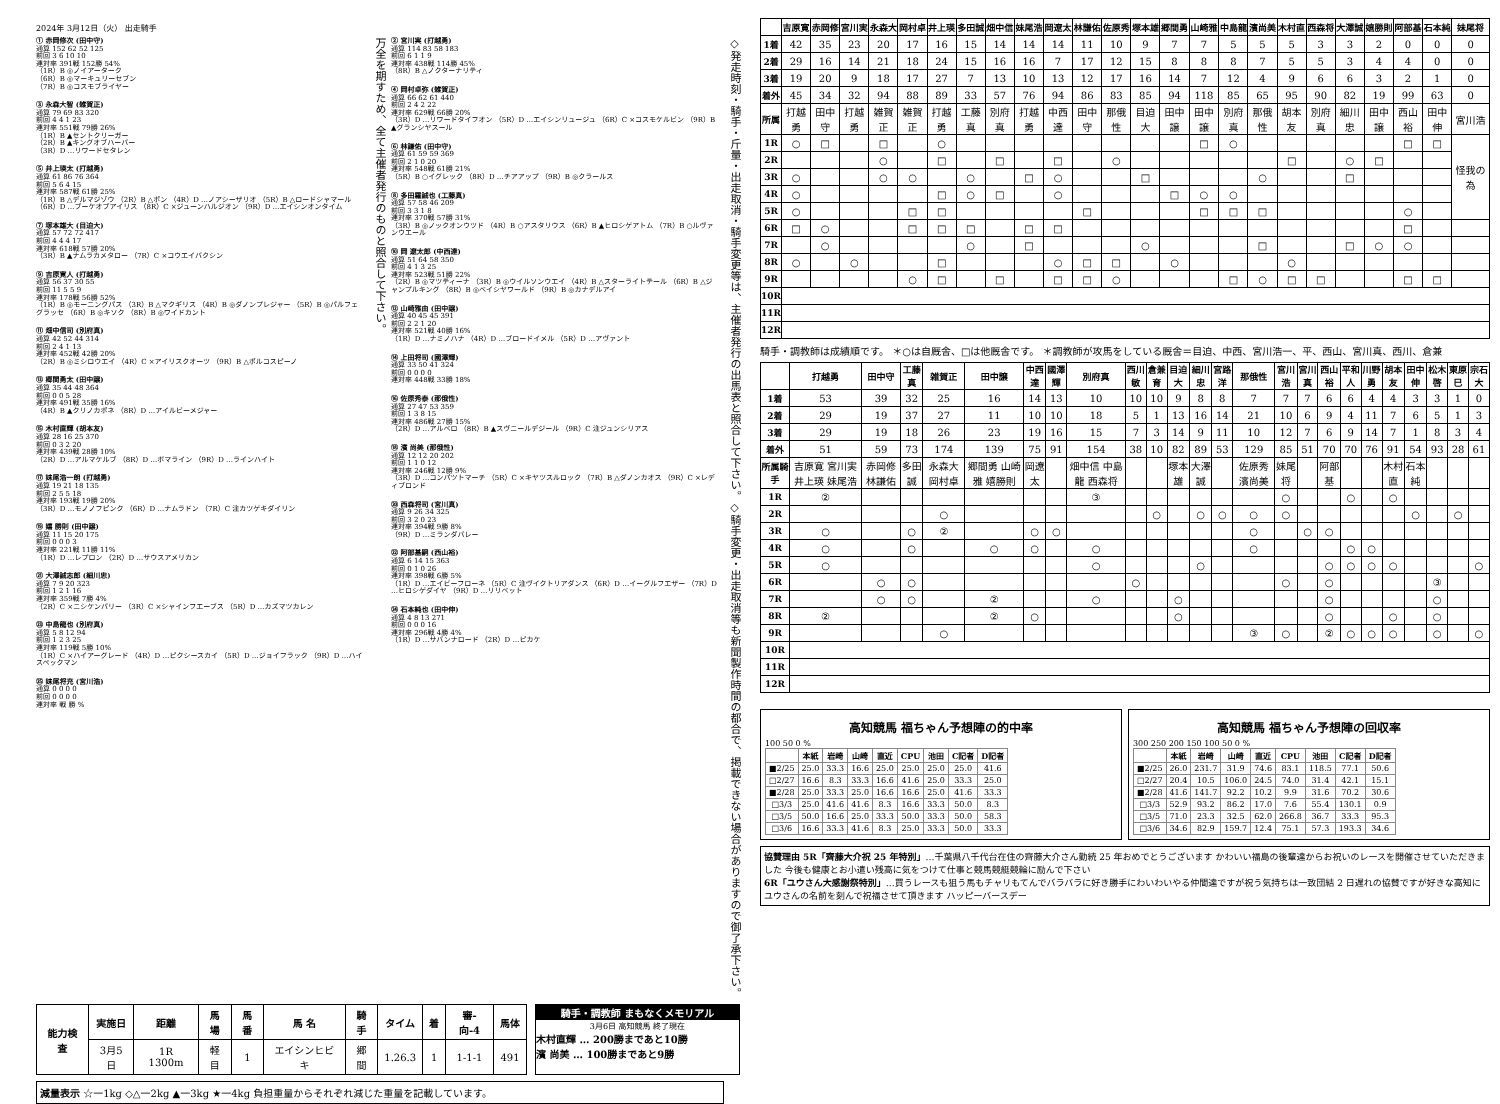2024年 3月12日（火） 出走騎手
① 赤岡修次 (田中守)
通算 152 62 52 125
前回 3 6 10 10
連対率 391戦 152勝 54%
（1R）B ◎ノイアーターク
（6R）B ◎マーキュリーセブン
（7R）B ◎コスモブライヤー
③ 永森大智 (雑賀正)
通算 79 69 83 320
前回 4 4 1 23
連対率 551戦 79勝 26%
（1R）B ▲セントクリーガー
（2R）B ▲キングオブハーバー
（3R）D …リワードセタレン
⑤ 井上瑛太 (打越勇)
通算 61 86 76 364
前回 5 6 4 15
連対率 587戦 61勝 25%
（1R）B △デルマジゾウ （2R）B △ポン （4R）D …ノアシーザリオ （5R）B △ロードシャマール （6R）D …ブーケオブアイリス （8R）C ×ジューンハルジオン （9R）D …エイシンオンタイム
⑦ 塚本雄大 (目迫大)
通算 57 72 72 417
前回 4 4 4 17
連対率 618戦 57勝 20%
（3R）B ▲ナムラカメタロー （7R）C ×コウエイバクシン
⑨ 吉原寛人 (打越勇)
通算 56 37 30 55
前回 11 5 5 9
連対率 178戦 56勝 52%
（1R）B ◎モーニングパス （3R）B △マクギリス （4R）B ◎ダノンプレジャー （5R）B ◎パルフェグラッセ （6R）B ◎キソク （8R）B ◎ワイドカント
⑪ 畑中信司 (別府真)
通算 42 52 44 314
前回 2 4 1 13
連対率 452戦 42勝 20%
（2R）B ◎ミシロウエイ （4R）C ×アイリスクオーツ （9R）B △ポルコスピーノ
⑬ 郷間勇太 (田中譲)
通算 35 44 48 364
前回 0 0 5 28
連対率 491戦 35勝 16%
（4R）B ▲クリノカポネ （8R）D …アイルビーメジャー
⑮ 木村直輝 (胡本友)
通算 28 16 25 370
前回 0 3 2 20
連対率 439戦 28勝 10%
（2R）D …アルマケルブ （8R）D …ボマライン （9R）D …ラインハイト
⑰ 妹尾浩一朗 (打越勇)
通算 19 21 18 135
前回 2 5 5 18
連対率 193戦 19勝 20%
（3R）D …モノノフピンク （6R）D …ナムラドン （7R）C 注カツゲキダイリン
⑲ 嬉 勝則 (田中譲)
通算 11 15 20 175
前回 0 0 0 3
連対率 221戦 11勝 11%
（1R）D …レプロン （2R）D …サウスアメリカン
㉑ 大澤誠志郎 (細川忠)
通算 7 9 20 323
前回 1 2 1 16
連対率 359戦 7勝 4%
（2R）C ×ニシケンバリー （3R）C ×シャインフエーブス （5R）D …カズマツカレン
㉓ 中島龍也 (別府真)
通算 5 8 12 94
前回 1 2 3 25
連対率 119戦 5勝 10%
（1R）C ×ハイアーグレード （4R）D …ピクシースカイ （5R）D …ジョイフラック （9R）D …ハイスペックマン
㉕ 妹尾将充 (宮川浩)
通算 0 0 0 0
前回 0 0 0 0
連対率 戦 勝 %
万全を期すため、全て主催者発行のものと照合して下さい。
② 宮川実 (打越勇)
通算 114 83 58 183
前回 6 1 1 9
連対率 438戦 114勝 45%
（8R）B △ノクターナリティ
④ 岡村卓弥 (雑賀正)
通算 66 62 61 440
前回 2 4 2 22
連対率 629戦 66勝 20%
（3R）D …リワードタイフオン （5R）D …エイシンリュージュ （6R）C ×コスモケルビン （9R）B ▲グランシヤスール
⑥ 林謙佑 (田中守)
通算 61 59 59 369
前回 2 1 0 20
連対率 548戦 61勝 21%
（5R）B ○イグレック （8R）D …チアアップ （9R）B ◎クラールス
⑧ 多田羅誠也 (工藤真)
通算 57 58 46 209
前回 3 3 1 8
連対率 370戦 57勝 31%
（3R）B ◎ノックオンウツド （4R）B ○アスタリウス （6R）B ▲ヒロシゲアトム （7R）B ○ルヴァンウエール
⑩ 岡 遼太郎 (中西達)
通算 51 64 58 350
前回 4 1 3 25
連対率 523戦 51勝 22%
（2R）B ◎マツティーナ （3R）B ◎ウイルソンウエイ （4R）B △スターライトテール （6R）B △ジャンプルキング （8R）B ◎ベイシヤワールド （9R）B ◎カナデルアイ
⑫ 山崎雅由 (田中譲)
通算 40 45 45 391
前回 2 2 1 20
連対率 521戦 40勝 16%
（1R）D …ナミノハナ （4R）D …ブロードイメル （5R）D …アヴァント
⑭ 上田将司 (國澤輝)
通算 33 50 41 324
前回 0 0 0 0
連対率 448戦 33勝 18%
⑯ 佐原秀泰 (那俄性)
通算 27 47 53 359
前回 1 3 8 15
連対率 486戦 27勝 15%
（2R）D …アルベロ （8R）B ▲スヴニールデジール （9R）C 注ジュンシリアス
⑱ 濱 尚美 (那俄性)
通算 12 12 20 202
前回 1 1 0 12
連対率 246戦 12勝 9%
（3R）D …コンパツトマーチ （5R）C ×キヤツスルロック （7R）B △ダノンカオス （9R）C ×レディブロンド
⑳ 西森将司 (宮川真)
通算 9 26 34 325
前回 3 2 0 23
連対率 394戦 9勝 8%
（9R）D …ミランダバレー
㉒ 阿部基嗣 (西山裕)
通算 6 14 15 363
前回 0 1 0 26
連対率 398戦 6勝 5%
（1R）D …エイビーフローネ （5R）C 注ヴイクトリアダンス （6R）D …イーグルフエザー （7R）D …ヒロシゲダイヤ （9R）D …リリベット
㉔ 石本純也 (田中伸)
通算 4 8 13 271
前回 0 0 0 16
連対率 296戦 4勝 4%
（1R）D …サバンナロード （2R）D …ピカケ
◇発走時刻・騎手・斤量・出走取消・騎手変更等は、主催者発行の出馬表と照合して下さい。◇騎手変更・出走取消等も新聞製作時間の都合で、掲載できない場合がありますので御了承下さい。
| 能力検査 | 実施日 | 距離 | 馬場 | 馬番 | 馬 名 | 騎手 | タイム | 着 | 審-向-4 | 馬体 |
| --- | --- | --- | --- | --- | --- | --- | --- | --- | --- | --- |
| | 3月5日 | 1R 1300m | 軽目 | 1 | エイシンヒビキ | 郷間 | 1.26.3 | 1 | 1-1-1 | 491 |
騎手・調教師 まもなくメモリアル
3月6日 高知競馬 終了現在
木村直輝 … 200勝まであと10勝
濱 尚美 … 100勝まであと9勝
減量表示 ☆一1kg ◇△一2kg ▲一3kg ★一4kg 負担重量からそれぞれ減じた重量を記載しています。
| | 吉原寛 | 赤岡修 | 宮川実 | 永森大 | 岡村卓 | 井上瑛 | 多田誠 | 畑中信 | 妹尾浩 | 岡遼太 | 林謙佑 | 佐原秀 | 塚本雄 | 郷間勇 | 山崎雅 | 中島龍 | 濱尚美 | 木村直 | 西森将 | 大澤誠 | 嬉勝則 | 阿部基 | 石本純 | 妹尾将 |
| --- | --- | --- | --- | --- | --- | --- | --- | --- | --- | --- | --- | --- | --- | --- | --- | --- | --- | --- | --- | --- | --- | --- | --- | --- |
| 1着 | 42 | 35 | 23 | 20 | 17 | 16 | 15 | 14 | 14 | 14 | 11 | 10 | 9 | 7 | 7 | 5 | 5 | 5 | 3 | 3 | 2 | 0 | 0 | 0 |
| 2着 | 29 | 16 | 14 | 21 | 18 | 24 | 15 | 16 | 16 | 7 | 17 | 12 | 15 | 8 | 8 | 8 | 7 | 5 | 5 | 3 | 4 | 4 | 0 | 0 |
| 3着 | 19 | 20 | 9 | 18 | 17 | 27 | 7 | 13 | 10 | 13 | 12 | 17 | 16 | 14 | 7 | 12 | 4 | 9 | 6 | 6 | 3 | 2 | 1 | 0 |
| 着外 | 45 | 34 | 32 | 94 | 88 | 89 | 33 | 57 | 76 | 94 | 86 | 83 | 85 | 94 | 118 | 85 | 65 | 95 | 90 | 82 | 19 | 99 | 63 | 0 |
| 所属 | 打越勇 | 田中守 | 打越勇 | 雑賀正 | 雑賀正 | 打越勇 | 工藤真 | 別府真 | 打越勇 | 中西達 | 田中守 | 那俄性 | 目迫大 | 田中譲 | 田中譲 | 別府真 | 那俄性 | 胡本友 | 別府真 | 細川忠 | 田中譲 | 西山裕 | 田中伸 | 宮川浩 |
| 1R | ○ | □ | | □ | | ○ | | | | | | | | | □ | ○ | | | | | | □ | □ | 怪我の為 |
| 2R | | | | ○ | | □ | | □ | | □ | | ○ | | | | | | □ | | ○ | □ | | | |
| 3R | ○ | | | ○ | ○ | | ○ | | □ | ○ | | | □ | | | | ○ | | | □ | | | | |
| 4R | ○ | | | | | □ | ○ | □ | | ○ | | | | □ | ○ | ○ | | | | | | | | |
| 5R | ○ | | | | □ | □ | | | | | □ | | | | □ | □ | □ | | | | | ○ | | |
| 6R | □ | ○ | | | □ | □ | □ | | □ | □ | | | | | | | | | | | | □ | | |
| 7R | | ○ | | | | | ○ | | □ | | | | ○ | | | | □ | | | □ | ○ | ○ | | |
| 8R | ○ | | ○ | | | □ | | | | ○ | □ | □ | | ○ | | | | ○ | | | | | | |
| 9R | | | | | ○ | □ | | □ | | □ | □ | ○ | | | | □ | ○ | □ | □ | | | □ | □ | |
| 10R | | | | | | | | | | | | | | | | | | | | | | | | |
| 11R | | | | | | | | | | | | | | | | | | | | | | | | |
| 12R | | | | | | | | | | | | | | | | | | | | | | | | |
騎手・調教師は成績順です。 ＊○は自厩舎、□は他厩舎です。 ＊調教師が攻馬をしている厩舎＝目迫、中西、宮川浩一、平、西山、宮川真、西川、倉兼
| | 打越勇 | 田中守 | 工藤真 | 雑賀正 | 田中譲 | 中西達 | 國澤輝 | 別府真 | 西川敏 | 倉兼育 | 目迫大 | 細川忠 | 宮路洋 | 那俄性 | 宮川浩 | 宮川真 | 西山裕 | 平和人 | 川野勇 | 胡本友 | 田中伸 | 松木啓 | 東原巳 | 宗石大 |
| --- | --- | --- | --- | --- | --- | --- | --- | --- | --- | --- | --- | --- | --- | --- | --- | --- | --- | --- | --- | --- | --- | --- | --- | --- |
| 1着 | 53 | 39 | 32 | 25 | 16 | 14 | 13 | 10 | 10 | 10 | 9 | 8 | 8 | 7 | 7 | 7 | 6 | 6 | 4 | 4 | 3 | 3 | 1 | 0 |
| 2着 | 29 | 19 | 37 | 27 | 11 | 10 | 10 | 18 | 5 | 1 | 13 | 16 | 14 | 21 | 10 | 6 | 9 | 4 | 11 | 7 | 6 | 5 | 1 | 3 |
| 3着 | 29 | 19 | 18 | 26 | 23 | 19 | 16 | 15 | 7 | 3 | 14 | 9 | 11 | 10 | 12 | 7 | 6 | 9 | 14 | 7 | 1 | 8 | 3 | 4 |
| 着外 | 51 | 59 | 73 | 174 | 139 | 75 | 91 | 154 | 38 | 10 | 82 | 89 | 53 | 129 | 85 | 51 | 70 | 70 | 76 | 91 | 54 | 93 | 28 | 61 |
| 所属騎手 | 吉原寛 宮川実 井上瑛 妹尾浩 | 赤岡修 林謙佑 | 多田誠 | 永森大 岡村卓 | 郷間勇 山崎雅 嬉勝則 | 岡遼太 | | 畑中信 中島龍 西森将 | | | 塚本雄 | 大澤誠 | | 佐原秀 濱尚美 | 妹尾将 | | 阿部基 | | | 木村直 | 石本純 | | | |
| 1R | ② | | | | | | | ③ | | | | | | | ○ | | | ○ | | ○ | | | | |
| 2R | | | | ○ | | | | | | ○ | | ○ | ○ | ○ | ○ | | | | | | ○ | | ○ | |
| 3R | ○ | | ○ | ② | | ○ | ○ | | | | | | | ○ | | ○ | ○ | | | | | | | |
| 4R | ○ | | ○ | | ○ | ○ | | ○ | | | | | | ○ | | | | ○ | ○ | | | | | |
| 5R | ○ | | | | | | | ○ | | | | ○ | | | | | ○ | ○ | ○ | ○ | | | | ○ |
| 6R | | ○ | ○ | | | | | | ○ | | | | | | ○ | | ○ | | | | | ③ | | |
| 7R | | ○ | ○ | | ② | | | ○ | | | ○ | | | | | | ○ | | | | | ○ | | |
| 8R | ② | | | | ② | ○ | | | | | ○ | | | | | | ○ | | | ○ | | ○ | | |
| 9R | | | | ○ | | | | | | | | | | ③ | ○ | | ② | ○ | ○ | ○ | | ○ | | ○ |
| 10R | | | | | | | | | | | | | | | | | | | | | | | | |
| 11R | | | | | | | | | | | | | | | | | | | | | | | | |
| 12R | | | | | | | | | | | | | | | | | | | | | | | | |
高知競馬 福ちゃん予想陣の的中率
100 50 0 %
| | 本紙 | 岩崎 | 山崎 | 直近 | CPU | 池田 | C記者 | D記者 |
| --- | --- | --- | --- | --- | --- | --- | --- | --- |
| ■2/25 | 25.0 | 33.3 | 16.6 | 25.0 | 25.0 | 25.0 | 25.0 | 41.6 |
| □2/27 | 16.6 | 8.3 | 33.3 | 16.6 | 41.6 | 25.0 | 33.3 | 25.0 |
| ■2/28 | 25.0 | 33.3 | 25.0 | 16.6 | 16.6 | 25.0 | 41.6 | 33.3 |
| □3/3 | 25.0 | 41.6 | 41.6 | 8.3 | 16.6 | 33.3 | 50.0 | 8.3 |
| □3/5 | 50.0 | 16.6 | 25.0 | 33.3 | 50.0 | 33.3 | 50.0 | 58.3 |
| □3/6 | 16.6 | 33.3 | 41.6 | 8.3 | 25.0 | 33.3 | 50.0 | 33.3 |
高知競馬 福ちゃん予想陣の回収率
300 250 200 150 100 50 0 %
| | 本紙 | 岩崎 | 山崎 | 直近 | CPU | 池田 | C記者 | D記者 |
| --- | --- | --- | --- | --- | --- | --- | --- | --- |
| ■2/25 | 26.0 | 231.7 | 31.9 | 74.6 | 83.1 | 118.5 | 77.1 | 50.6 |
| □2/27 | 20.4 | 10.5 | 106.0 | 24.5 | 74.0 | 31.4 | 42.1 | 15.1 |
| ■2/28 | 41.6 | 141.7 | 92.2 | 10.2 | 9.9 | 31.6 | 70.2 | 30.6 |
| □3/3 | 52.9 | 93.2 | 86.2 | 17.0 | 7.6 | 55.4 | 130.1 | 0.9 |
| □3/5 | 71.0 | 23.3 | 32.5 | 62.0 | 266.8 | 36.7 | 33.3 | 95.3 |
| □3/6 | 34.6 | 82.9 | 159.7 | 12.4 | 75.1 | 57.3 | 193.3 | 34.6 |
協賛理由 5R「齊藤大介祝 25 年特別」…千葉県八千代台在住の齊藤大介さん勤続 25 年おめでとうございます かわいい福島の後輩達からお祝いのレースを開催させていただきました 今後も健康とお小遣い残高に気をつけて仕事と競馬競艇競輪に励んで下さい
6R「ユウさん大感謝祭特別」…買うレースも狙う馬もチャリもてんでバラバラに好き勝手にわいわいやる仲間達ですが祝う気持ちは一致団結 2 日遅れの協賛ですが好きな高知にユウさんの名前を刻んで祝福させて頂きます ハッピーバースデー